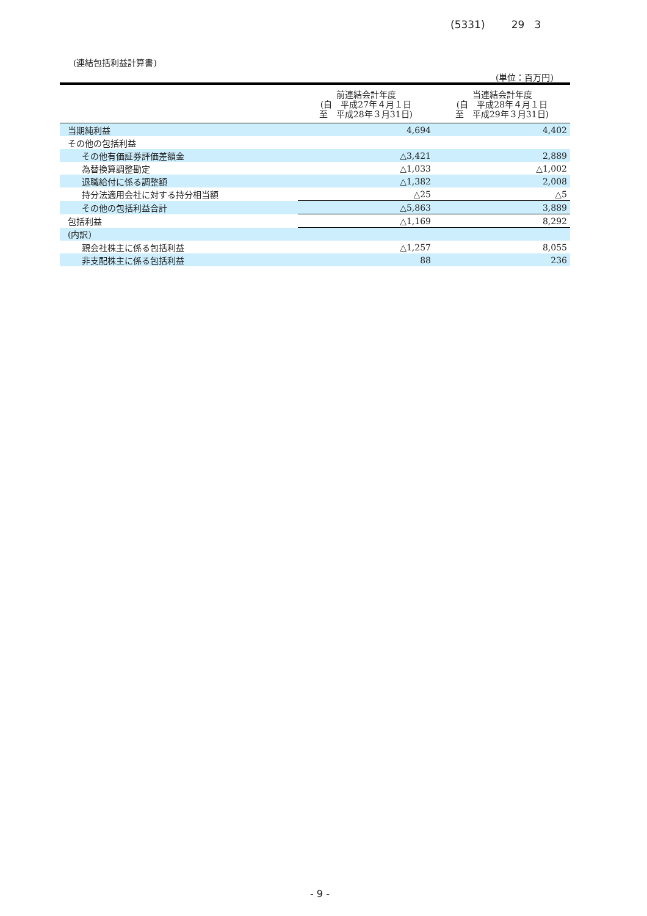(5331) 29 3
(連結包括利益計算書)
(単位：百万円)
| | 前連結会計年度 (自 平成27年４月１日 至 平成28年３月31日) | 当連結会計年度 (自 平成28年４月１日 至 平成29年３月31日) |
| --- | --- | --- |
| 当期純利益 | 4,694 | 4,402 |
| その他の包括利益 | | |
| その他有価証券評価差額金 | △3,421 | 2,889 |
| 為替換算調整勘定 | △1,033 | △1,002 |
| 退職給付に係る調整額 | △1,382 | 2,008 |
| 持分法適用会社に対する持分相当額 | △25 | △5 |
| その他の包括利益合計 | △5,863 | 3,889 |
| 包括利益 | △1,169 | 8,292 |
| (内訳) | | |
| 親会社株主に係る包括利益 | △1,257 | 8,055 |
| 非支配株主に係る包括利益 | 88 | 236 |
- 9 -